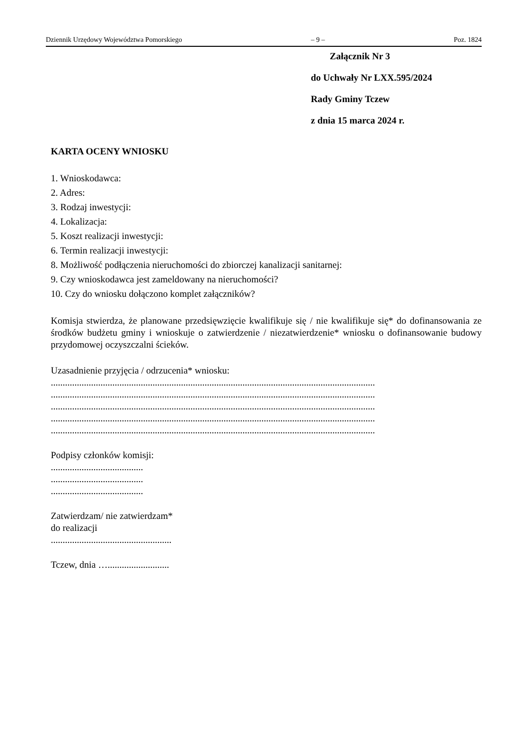Dziennik Urzędowy Województwa Pomorskiego – 9 – Poz. 1824
Załącznik Nr 3
do Uchwały Nr LXX.595/2024
Rady Gminy Tczew
z dnia 15 marca 2024 r.
KARTA OCENY WNIOSKU
1. Wnioskodawca:
2. Adres:
3. Rodzaj inwestycji:
4. Lokalizacja:
5. Koszt realizacji inwestycji:
6. Termin realizacji inwestycji:
8. Możliwość podłączenia nieruchomości do zbiorczej kanalizacji sanitarnej:
9. Czy wnioskodawca jest zameldowany na nieruchomości?
10. Czy do wniosku dołączono komplet załączników?
Komisja stwierdza, że planowane przedsięwzięcie kwalifikuje się / nie kwalifikuje się* do dofinansowania ze środków budżetu gminy i wnioskuje o zatwierdzenie / niezatwierdzenie* wniosku o dofinansowanie budowy przydomowej oczyszczalni ścieków.
Uzasadnienie przyjęcia / odrzucenia* wniosku:
.........................................................................................................................................
.........................................................................................................................................
.........................................................................................................................................
.........................................................................................................................................
.........................................................................................................................................
Podpisy członków komisji:
.......................................
.......................................
.......................................
Zatwierdzam/ nie zatwierdzam*
do realizacji
...................................................
Tczew, dnia …..........................